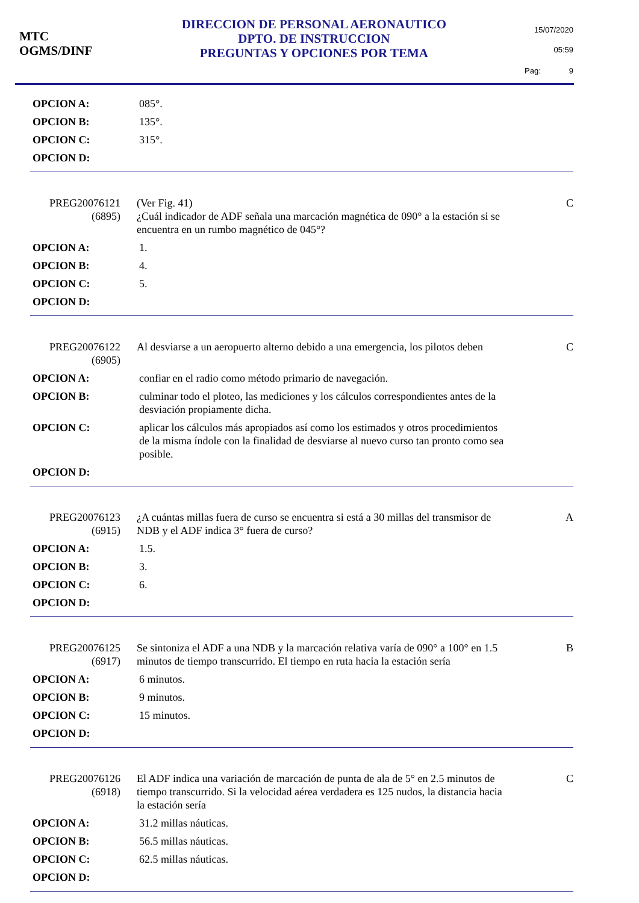MTC
OGMS/DINF
DIRECCION DE PERSONAL AERONAUTICO
DPTO. DE INSTRUCCION
PREGUNTAS Y OPCIONES POR TEMA
15/07/2020
05:59
Pag: 9
OPCION A: 085°.
OPCION B: 135°.
OPCION C: 315°.
OPCION D:
PREG20076121
(6895)
(Ver Fig. 41)
¿Cuál indicador de ADF señala una marcación magnética de 090° a la estación si se encuentra en un rumbo magnético de 045°?
C
OPCION A: 1.
OPCION B: 4.
OPCION C: 5.
OPCION D:
PREG20076122
(6905)
Al desviarse a un aeropuerto alterno debido a una emergencia, los pilotos deben
C
OPCION A: confiar en el radio como método primario de navegación.
OPCION B: culminar todo el ploteo, las mediciones y los cálculos correspondientes antes de la desviación propiamente dicha.
OPCION C: aplicar los cálculos más apropiados así como los estimados y otros procedimientos de la misma índole con la finalidad de desviarse al nuevo curso tan pronto como sea posible.
OPCION D:
PREG20076123
(6915)
¿A cuántas millas fuera de curso se encuentra si está a 30 millas del transmisor de NDB y el ADF indica 3° fuera de curso?
A
OPCION A: 1.5.
OPCION B: 3.
OPCION C: 6.
OPCION D:
PREG20076125
(6917)
Se sintoniza el ADF a una NDB y la marcación relativa varía de 090° a 100° en 1.5 minutos de tiempo transcurrido. El tiempo en ruta hacia la estación sería
B
OPCION A: 6 minutos.
OPCION B: 9 minutos.
OPCION C: 15 minutos.
OPCION D:
PREG20076126
(6918)
El ADF indica una variación de marcación de punta de ala de 5° en 2.5 minutos de tiempo transcurrido. Si la velocidad aérea verdadera es 125 nudos, la distancia hacia la estación sería
C
OPCION A: 31.2 millas náuticas.
OPCION B: 56.5 millas náuticas.
OPCION C: 62.5 millas náuticas.
OPCION D: